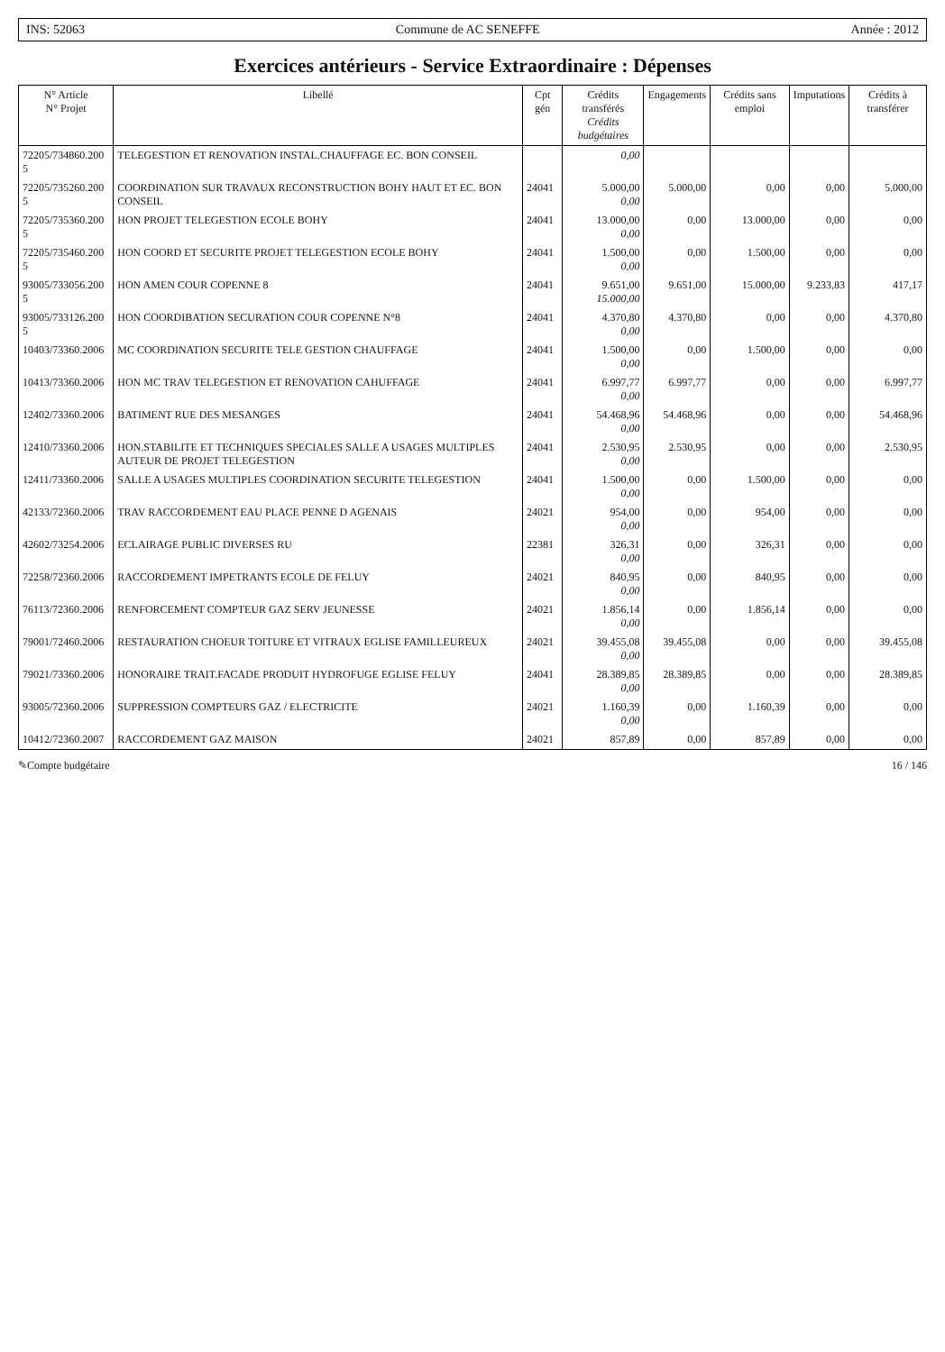INS: 52063 Commune de AC SENEFFE Année : 2012
Exercices antérieurs - Service Extraordinaire : Dépenses
| N° Article N° Projet | Libellé | Cpt gén | Crédits transférés Crédits budgétaires | Engagements | Crédits sans emploi | Imputations | Crédits à transférer |
| --- | --- | --- | --- | --- | --- | --- | --- |
| 72205/734860.200 5 | TELEGESTION ET RENOVATION INSTAL.CHAUFFAGE EC. BON CONSEIL | | 0,00 | | | | |
| 72205/735260.200 5 | COORDINATION SUR TRAVAUX RECONSTRUCTION BOHY HAUT ET EC. BON CONSEIL | 24041 | 5.000,00 0,00 | 5.000,00 | 0,00 | 0,00 | 5.000,00 |
| 72205/735360.200 5 | HON PROJET TELEGESTION ECOLE BOHY | 24041 | 13.000,00 0,00 | 0,00 | 13.000,00 | 0,00 | 0,00 |
| 72205/735460.200 5 | HON COORD ET SECURITE PROJET TELEGESTION ECOLE BOHY | 24041 | 1.500,00 0,00 | 0,00 | 1.500,00 | 0,00 | 0,00 |
| 93005/733056.200 5 | HON AMEN COUR COPENNE 8 | 24041 | 9.651,00 15.000,00 | 9.651,00 | 15.000,00 | 9.233,83 | 417,17 |
| 93005/733126.200 5 | HON COORDIBATION SECURATION COUR COPENNE N°8 | 24041 | 4.370,80 0,00 | 4.370,80 | 0,00 | 0,00 | 4.370,80 |
| 10403/73360.2006 | MC COORDINATION SECURITE TELE GESTION CHAUFFAGE | 24041 | 1.500,00 0,00 | 0,00 | 1.500,00 | 0,00 | 0,00 |
| 10413/73360.2006 | HON MC TRAV TELEGESTION ET RENOVATION CAHUFFAGE | 24041 | 6.997,77 0,00 | 6.997,77 | 0,00 | 0,00 | 6.997,77 |
| 12402/73360.2006 | BATIMENT RUE DES MESANGES | 24041 | 54.468,96 0,00 | 54.468,96 | 0,00 | 0,00 | 54.468,96 |
| 12410/73360.2006 | HON.STABILITE ET TECHNIQUES SPECIALES SALLE A USAGES MULTIPLES AUTEUR DE PROJET TELEGESTION | 24041 | 2.530,95 0,00 | 2.530,95 | 0,00 | 0,00 | 2.530,95 |
| 12411/73360.2006 | SALLE A USAGES MULTIPLES COORDINATION SECURITE TELEGESTION | 24041 | 1.500,00 0,00 | 0,00 | 1.500,00 | 0,00 | 0,00 |
| 42133/72360.2006 | TRAV RACCORDEMENT EAU PLACE PENNE D AGENAIS | 24021 | 954,00 0,00 | 0,00 | 954,00 | 0,00 | 0,00 |
| 42602/73254.2006 | ECLAIRAGE PUBLIC DIVERSES RU | 22381 | 326,31 0,00 | 0,00 | 326,31 | 0,00 | 0,00 |
| 72258/72360.2006 | RACCORDEMENT IMPETRANTS ECOLE DE FELUY | 24021 | 840,95 0,00 | 0,00 | 840,95 | 0,00 | 0,00 |
| 76113/72360.2006 | RENFORCEMENT COMPTEUR GAZ SERV JEUNESSE | 24021 | 1.856,14 0,00 | 0,00 | 1.856,14 | 0,00 | 0,00 |
| 79001/72460.2006 | RESTAURATION CHOEUR TOITURE ET VITRAUX EGLISE FAMILLEUREUX | 24021 | 39.455,08 0,00 | 39.455,08 | 0,00 | 0,00 | 39.455,08 |
| 79021/73360.2006 | HONORAIRE TRAIT.FACADE PRODUIT HYDROFUGE EGLISE FELUY | 24041 | 28.389,85 0,00 | 28.389,85 | 0,00 | 0,00 | 28.389,85 |
| 93005/72360.2006 | SUPPRESSION COMPTEURS GAZ / ELECTRICITE | 24021 | 1.160,39 0,00 | 0,00 | 1.160,39 | 0,00 | 0,00 |
| 10412/72360.2007 | RACCORDEMENT GAZ MAISON | 24021 | 857,89 | 0,00 | 857,89 | 0,00 | 0,00 |
✎Compte budgétaire 16 / 146